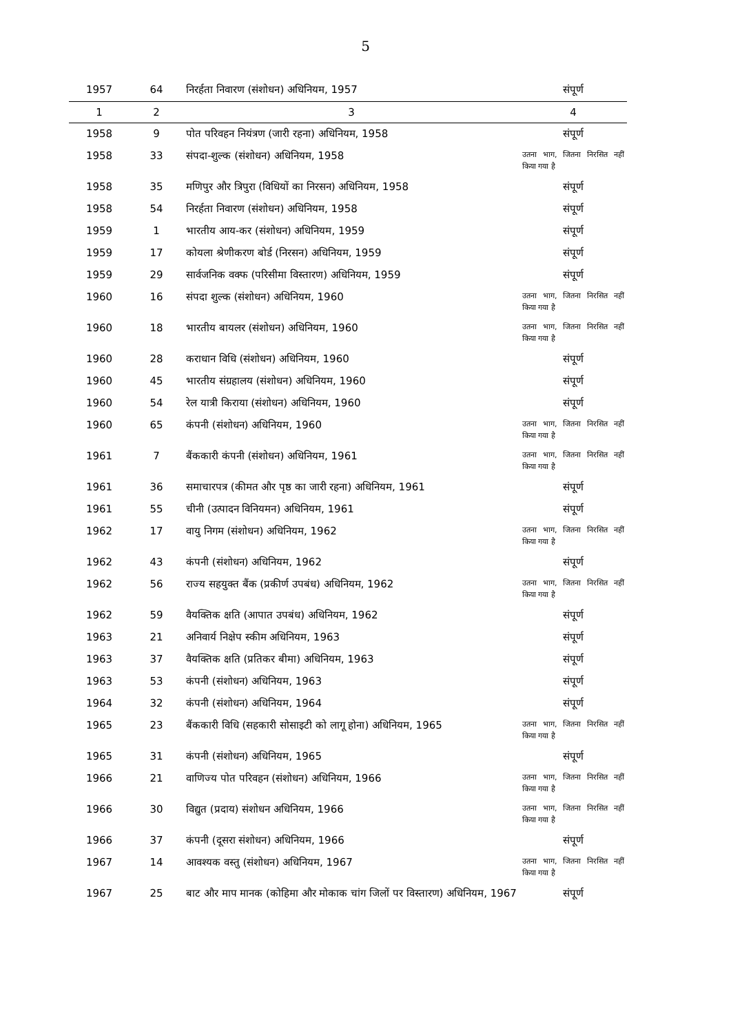5
| 1957 | 64 | निरर्हता निवारण (संशोधन) अधिनियम, 1957 | संपूर्ण |
| 1 | 2 | 3 | 4 |
| 1958 | 9 | पोत परिवहन नियंत्रण (जारी रहना) अधिनियम, 1958 | संपूर्ण |
| 1958 | 33 | संपदा-शुल्क (संशोधन) अधिनियम, 1958 | उतना भाग, जितना निरसित नहीं किया गया है |
| 1958 | 35 | मणिपुर और त्रिपुरा (विधियों का निरसन) अधिनियम, 1958 | संपूर्ण |
| 1958 | 54 | निरर्हता निवारण (संशोधन) अधिनियम, 1958 | संपूर्ण |
| 1959 | 1 | भारतीय आय-कर (संशोधन) अधिनियम, 1959 | संपूर्ण |
| 1959 | 17 | कोयला श्रेणीकरण बोर्ड (निरसन) अधिनियम, 1959 | संपूर्ण |
| 1959 | 29 | सार्वजनिक वक्फ (परिसीमा विस्तारण) अधिनियम, 1959 | संपूर्ण |
| 1960 | 16 | संपदा शुल्क (संशोधन) अधिनियम, 1960 | उतना भाग, जितना निरसित नहीं किया गया है |
| 1960 | 18 | भारतीय बायलर (संशोधन) अधिनियम, 1960 | उतना भाग, जितना निरसित नहीं किया गया है |
| 1960 | 28 | कराधान विधि (संशोधन) अधिनियम, 1960 | संपूर्ण |
| 1960 | 45 | भारतीय संग्रहालय (संशोधन) अधिनियम, 1960 | संपूर्ण |
| 1960 | 54 | रेल यात्री किराया (संशोधन) अधिनियम, 1960 | संपूर्ण |
| 1960 | 65 | कंपनी (संशोधन) अधिनियम, 1960 | उतना भाग, जितना निरसित नहीं किया गया है |
| 1961 | 7 | बैंककारी कंपनी (संशोधन) अधिनियम, 1961 | उतना भाग, जितना निरसित नहीं किया गया है |
| 1961 | 36 | समाचारपत्र (कीमत और पृष्ठ का जारी रहना) अधिनियम, 1961 | संपूर्ण |
| 1961 | 55 | चीनी (उत्पादन विनियमन) अधिनियम, 1961 | संपूर्ण |
| 1962 | 17 | वायु निगम (संशोधन) अधिनियम, 1962 | उतना भाग, जितना निरसित नहीं किया गया है |
| 1962 | 43 | कंपनी (संशोधन) अधिनियम, 1962 | संपूर्ण |
| 1962 | 56 | राज्य सहयुक्त बैंक (प्रकीर्ण उपबंध) अधिनियम, 1962 | उतना भाग, जितना निरसित नहीं किया गया है |
| 1962 | 59 | वैयक्तिक क्षति (आपात उपबंध) अधिनियम, 1962 | संपूर्ण |
| 1963 | 21 | अनिवार्य निक्षेप स्कीम अधिनियम, 1963 | संपूर्ण |
| 1963 | 37 | वैयक्तिक क्षति (प्रतिकर बीमा) अधिनियम, 1963 | संपूर्ण |
| 1963 | 53 | कंपनी (संशोधन) अधिनियम, 1963 | संपूर्ण |
| 1964 | 32 | कंपनी (संशोधन) अधिनियम, 1964 | संपूर्ण |
| 1965 | 23 | बैंककारी विधि (सहकारी सोसाइटी को लागू होना) अधिनियम, 1965 | उतना भाग, जितना निरसित नहीं किया गया है |
| 1965 | 31 | कंपनी (संशोधन) अधिनियम, 1965 | संपूर्ण |
| 1966 | 21 | वाणिज्य पोत परिवहन (संशोधन) अधिनियम, 1966 | उतना भाग, जितना निरसित नहीं किया गया है |
| 1966 | 30 | विद्युत (प्रदाय) संशोधन अधिनियम, 1966 | उतना भाग, जितना निरसित नहीं किया गया है |
| 1966 | 37 | कंपनी (दूसरा संशोधन) अधिनियम, 1966 | संपूर्ण |
| 1967 | 14 | आवश्यक वस्तु (संशोधन) अधिनियम, 1967 | उतना भाग, जितना निरसित नहीं किया गया है |
| 1967 | 25 | बाट और माप मानक (कोहिमा और मोकाक चांग जिलों पर विस्तारण) अधिनियम, 1967 | संपूर्ण |